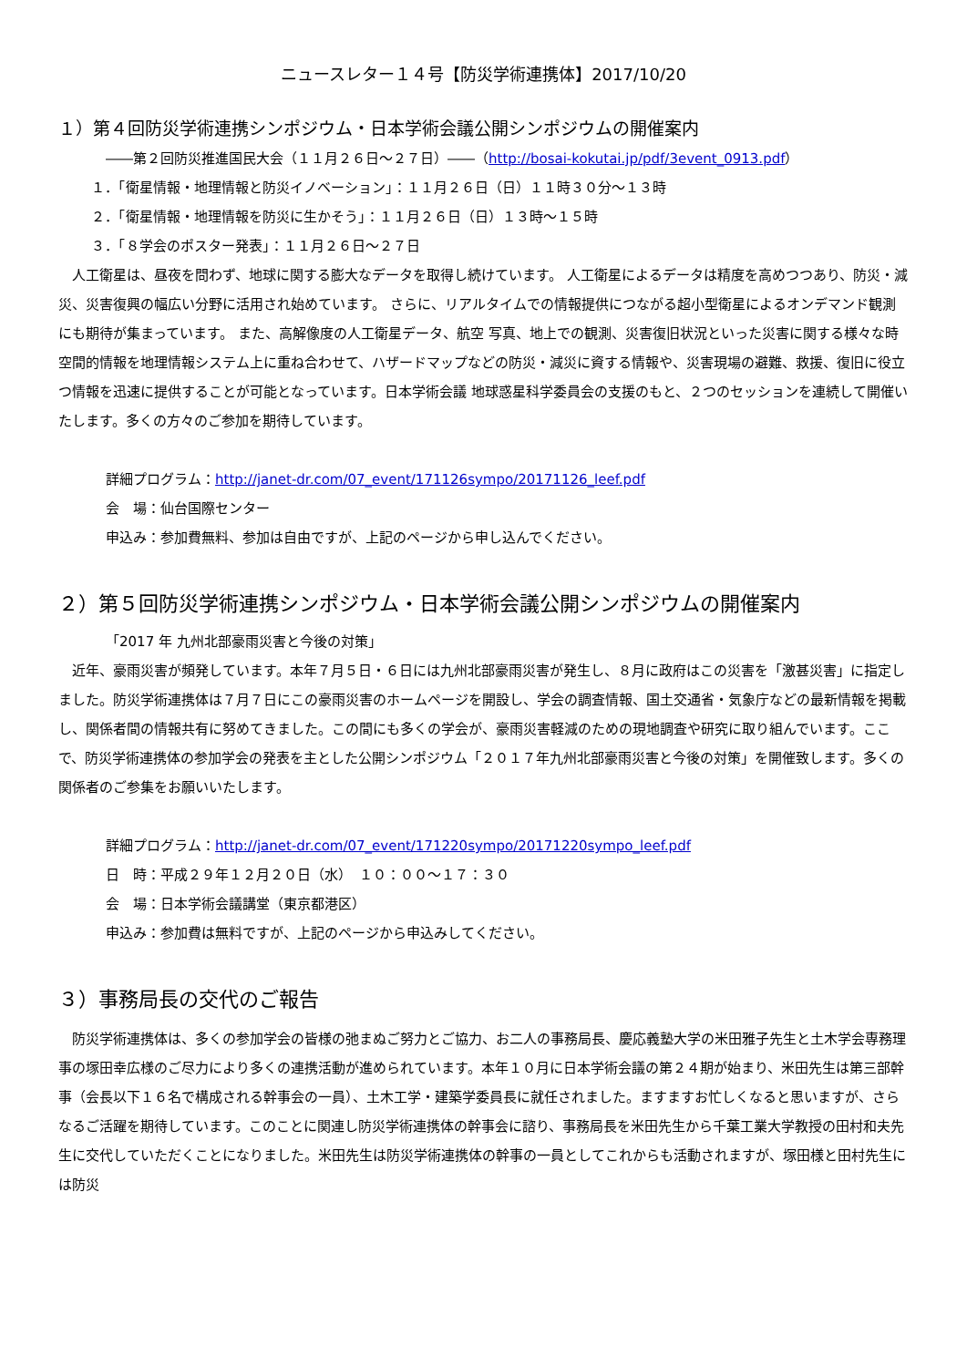ニュースレター１４号【防災学術連携体】2017/10/20
１）第４回防災学術連携シンポジウム・日本学術会議公開シンポジウムの開催案内
――第２回防災推進国民大会（１１月２６日～２７日）――（http://bosai-kokutai.jp/pdf/3event_0913.pdf）
１．「衛星情報・地理情報と防災イノベーション」：１１月２６日（日）１１時３０分～１３時
２．「衛星情報・地理情報を防災に生かそう」：１１月２６日（日）１３時～１５時
３．「８学会のポスター発表」：１１月２６日～２７日
　人工衛星は、昼夜を問わず、地球に関する膨大なデータを取得し続けています。 人工衛星によるデータは精度を高めつつあり、防災・減災、災害復興の幅広い分野に活用され始めています。 さらに、リアルタイムでの情報提供につながる超小型衛星によるオンデマンド観測にも期待が集まっています。 また、高解像度の人工衛星データ、航空 写真、地上での観測、災害復旧状況といった災害に関する様々な時空間的情報を地理情報システム上に重ね合わせて、ハザードマップなどの防災・減災に資する情報や、災害現場の避難、救援、復旧に役立つ情報を迅速に提供することが可能となっています。日本学術会議 地球惑星科学委員会の支援のもと、２つのセッションを連続して開催いたします。多くの方々のご参加を期待しています。
詳細プログラム：http://janet-dr.com/07_event/171126sympo/20171126_leef.pdf
会　場：仙台国際センター
申込み：参加費無料、参加は自由ですが、上記のページから申し込んでください。
２）第５回防災学術連携シンポジウム・日本学術会議公開シンポジウムの開催案内
「2017 年 九州北部豪雨災害と今後の対策」
　近年、豪雨災害が頻発しています。本年７月５日・６日には九州北部豪雨災害が発生し、８月に政府はこの災害を「激甚災害」に指定しました。防災学術連携体は７月７日にこの豪雨災害のホームページを開設し、学会の調査情報、国土交通省・気象庁などの最新情報を掲載し、関係者間の情報共有に努めてきました。この間にも多くの学会が、豪雨災害軽減のための現地調査や研究に取り組んでいます。ここで、防災学術連携体の参加学会の発表を主とした公開シンポジウム「２０１７年九州北部豪雨災害と今後の対策」を開催致します。多くの関係者のご参集をお願いいたします。
詳細プログラム：http://janet-dr.com/07_event/171220sympo/20171220sympo_leef.pdf
日　時：平成２９年１２月２０日（水）　１０：００～１７：３０
会　場：日本学術会議講堂（東京都港区）
申込み：参加費は無料ですが、上記のページから申込みしてください。
３）事務局長の交代のご報告
　防災学術連携体は、多くの参加学会の皆様の弛まぬご努力とご協力、お二人の事務局長、慶応義塾大学の米田雅子先生と土木学会専務理事の塚田幸広様のご尽力により多くの連携活動が進められています。本年１０月に日本学術会議の第２４期が始まり、米田先生は第三部幹事（会長以下１６名で構成される幹事会の一員）、土木工学・建築学委員長に就任されました。ますますお忙しくなると思いますが、さらなるご活躍を期待しています。このことに関連し防災学術連携体の幹事会に諮り、事務局長を米田先生から千葉工業大学教授の田村和夫先生に交代していただくことになりました。米田先生は防災学術連携体の幹事の一員としてこれからも活動されますが、塚田様と田村先生には防災